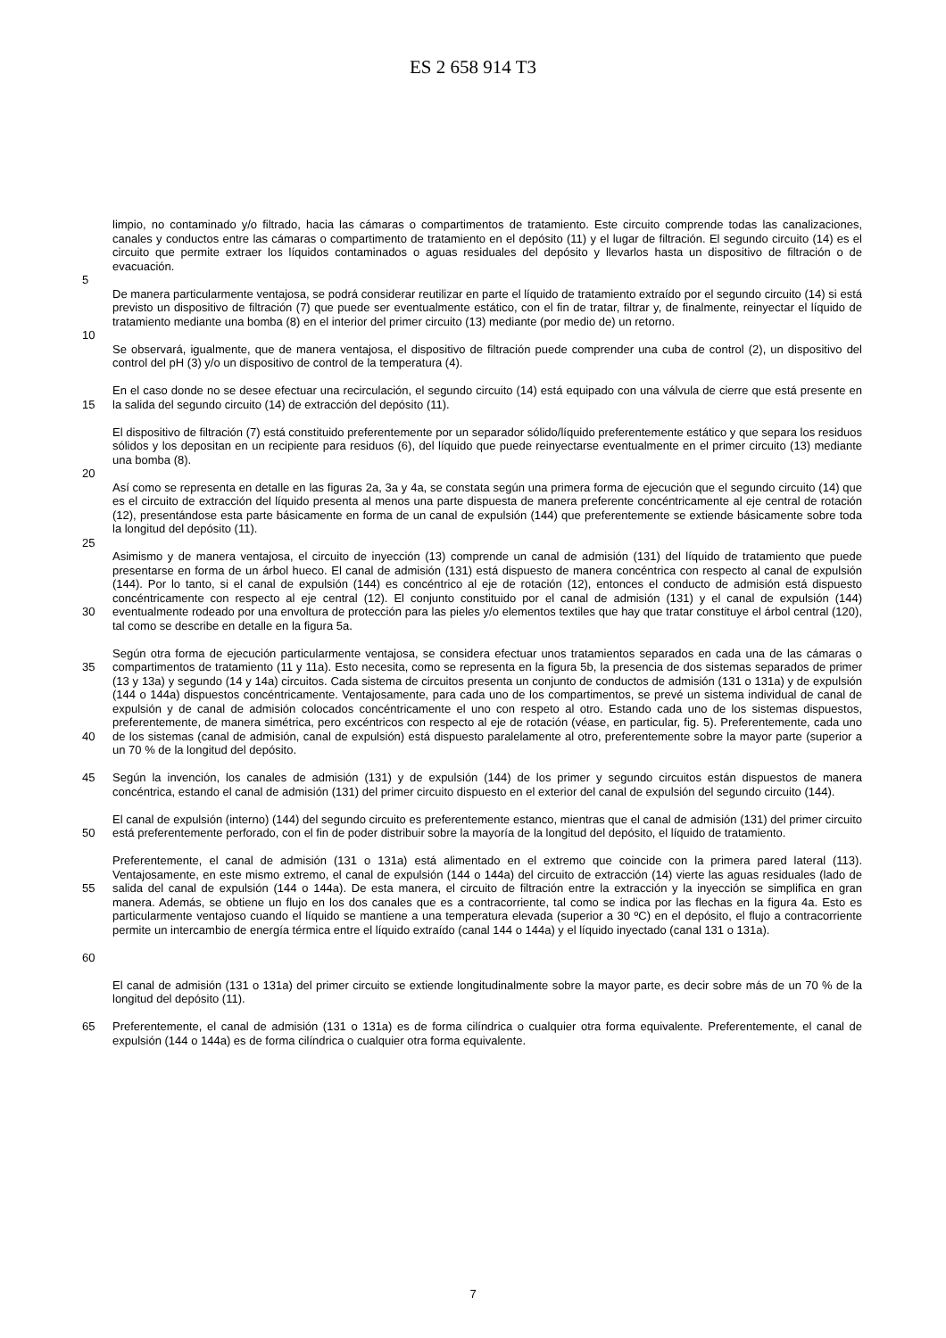ES 2 658 914 T3
limpio, no contaminado y/o filtrado, hacia las cámaras o compartimentos de tratamiento. Este circuito comprende todas las canalizaciones, canales y conductos entre las cámaras o compartimento de tratamiento en el depósito (11) y el lugar de filtración. El segundo circuito (14) es el circuito que permite extraer los líquidos contaminados o aguas residuales del depósito y llevarlos hasta un dispositivo de filtración o de evacuación.
5
De manera particularmente ventajosa, se podrá considerar reutilizar en parte el líquido de tratamiento extraído por el segundo circuito (14) si está previsto un dispositivo de filtración (7) que puede ser eventualmente estático, con el fin de tratar, filtrar y, de finalmente, reinyectar el líquido de tratamiento mediante una bomba (8) en el interior del primer circuito (13) mediante (por medio de) un retorno.
10
Se observará, igualmente, que de manera ventajosa, el dispositivo de filtración puede comprender una cuba de control (2), un dispositivo del control del pH (3) y/o un dispositivo de control de la temperatura (4).
15 En el caso donde no se desee efectuar una recirculación, el segundo circuito (14) está equipado con una válvula de cierre que está presente en la salida del segundo circuito (14) de extracción del depósito (11).
El dispositivo de filtración (7) está constituido preferentemente por un separador sólido/líquido preferentemente estático y que separa los residuos sólidos y los depositan en un recipiente para residuos (6), del líquido que puede reinyectarse eventualmente en el primer circuito (13) mediante una bomba (8).
20
Así como se representa en detalle en las figuras 2a, 3a y 4a, se constata según una primera forma de ejecución que el segundo circuito (14) que es el circuito de extracción del líquido presenta al menos una parte dispuesta de manera preferente concéntricamente al eje central de rotación (12), presentándose esta parte básicamente en forma de un canal de expulsión (144) que preferentemente se extiende básicamente sobre toda la longitud del depósito (11).
25
30 Asimismo y de manera ventajosa, el circuito de inyección (13) comprende un canal de admisión (131) del líquido de tratamiento que puede presentarse en forma de un árbol hueco. El canal de admisión (131) está dispuesto de manera concéntrica con respecto al canal de expulsión (144). Por lo tanto, si el canal de expulsión (144) es concéntrico al eje de rotación (12), entonces el conducto de admisión está dispuesto concéntricamente con respecto al eje central (12). El conjunto constituido por el canal de admisión (131) y el canal de expulsión (144) eventualmente rodeado por una envoltura de protección para las pieles y/o elementos textiles que hay que tratar constituye el árbol central (120), tal como se describe en detalle en la figura 5a.
35
40
Según otra forma de ejecución particularmente ventajosa, se considera efectuar unos tratamientos separados en cada una de las cámaras o compartimentos de tratamiento (11 y 11a). Esto necesita, como se representa en la figura 5b, la presencia de dos sistemas separados de primer (13 y 13a) y segundo (14 y 14a) circuitos. Cada sistema de circuitos presenta un conjunto de conductos de admisión (131 o 131a) y de expulsión (144 o 144a) dispuestos concéntricamente. Ventajosamente, para cada uno de los compartimentos, se prevé un sistema individual de canal de expulsión y de canal de admisión colocados concéntricamente el uno con respeto al otro. Estando cada uno de los sistemas dispuestos, preferentemente, de manera simétrica, pero excéntricos con respecto al eje de rotación (véase, en particular, fig. 5). Preferentemente, cada uno de los sistemas (canal de admisión, canal de expulsión) está dispuesto paralelamente al otro, preferentemente sobre la mayor parte (superior a un 70 % de la longitud del depósito.
45 Según la invención, los canales de admisión (131) y de expulsión (144) de los primer y segundo circuitos están dispuestos de manera concéntrica, estando el canal de admisión (131) del primer circuito dispuesto en el exterior del canal de expulsión del segundo circuito (144).
50 El canal de expulsión (interno) (144) del segundo circuito es preferentemente estanco, mientras que el canal de admisión (131) del primer circuito está preferentemente perforado, con el fin de poder distribuir sobre la mayoría de la longitud del depósito, el líquido de tratamiento.
55
60
Preferentemente, el canal de admisión (131 o 131a) está alimentado en el extremo que coincide con la primera pared lateral (113). Ventajosamente, en este mismo extremo, el canal de expulsión (144 o 144a) del circuito de extracción (14) vierte las aguas residuales (lado de salida del canal de expulsión (144 o 144a). De esta manera, el circuito de filtración entre la extracción y la inyección se simplifica en gran manera. Además, se obtiene un flujo en los dos canales que es a contracorriente, tal como se indica por las flechas en la figura 4a. Esto es particularmente ventajoso cuando el líquido se mantiene a una temperatura elevada (superior a 30 ºC) en el depósito, el flujo a contracorriente permite un intercambio de energía térmica entre el líquido extraído (canal 144 o 144a) y el líquido inyectado (canal 131 o 131a).
El canal de admisión (131 o 131a) del primer circuito se extiende longitudinalmente sobre la mayor parte, es decir sobre más de un 70 % de la longitud del depósito (11).
65 Preferentemente, el canal de admisión (131 o 131a) es de forma cilíndrica o cualquier otra forma equivalente. Preferentemente, el canal de expulsión (144 o 144a) es de forma cilíndrica o cualquier otra forma equivalente.
7